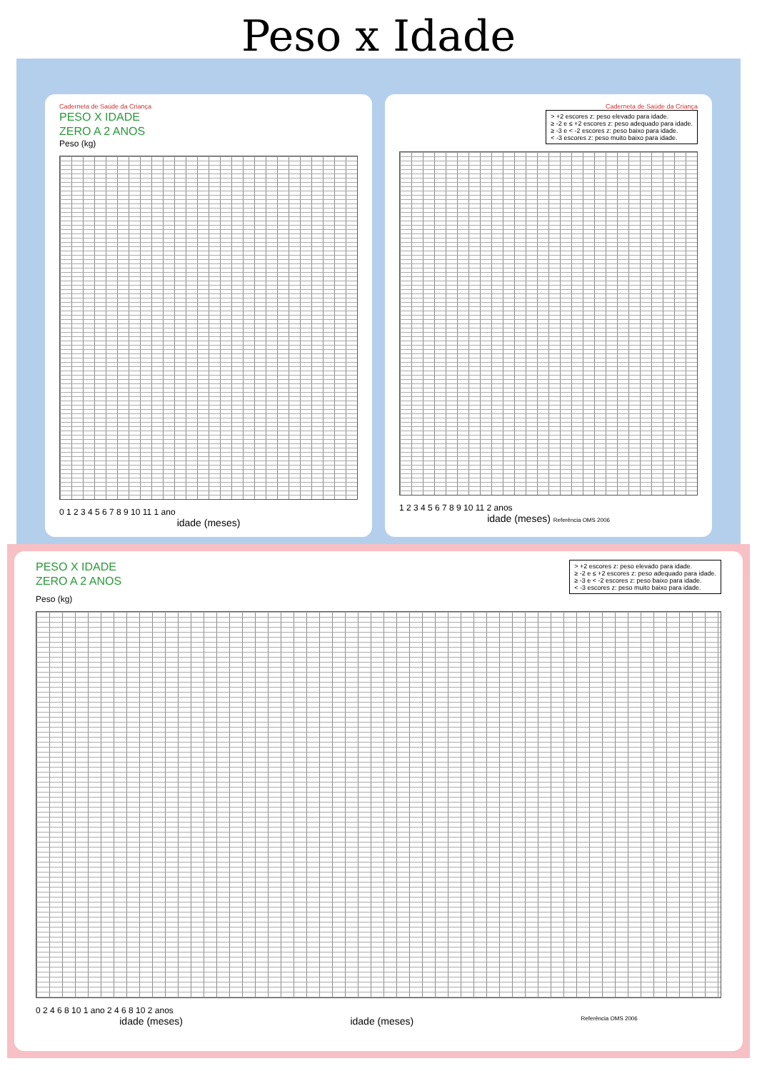Peso x Idade
Caderneta de Saúde da Criança
PESO X IDADE
ZERO A 2 ANOS
Peso (kg)
0 1 2 3 4 5 6 7 8 9 10 11 1 ano
idade (meses)
Caderneta de Saúde da Criança
> +2 escores z: peso elevado para idade.
≥ -2 e ≤ +2 escores z: peso adequado para idade.
≥ -3 e < -2 escores z: peso baixo para idade.
< -3 escores z: peso muito baixo para idade.
1 2 3 4 5 6 7 8 9 10 11 2 anos
idade (meses) Referência OMS 2006
> +2 escores z: peso elevado para idade.
≥ -2 e ≤ +2 escores z: peso adequado para idade.
≥ -3 e < -2 escores z: peso baixo para idade.
< -3 escores z: peso muito baixo para idade.
PESO X IDADE
ZERO A 2 ANOS
Peso (kg)
0 2 4 6 8 10 1 ano 2 4 6 8 10 2 anos
idade (meses) idade (meses) Referência OMS 2006